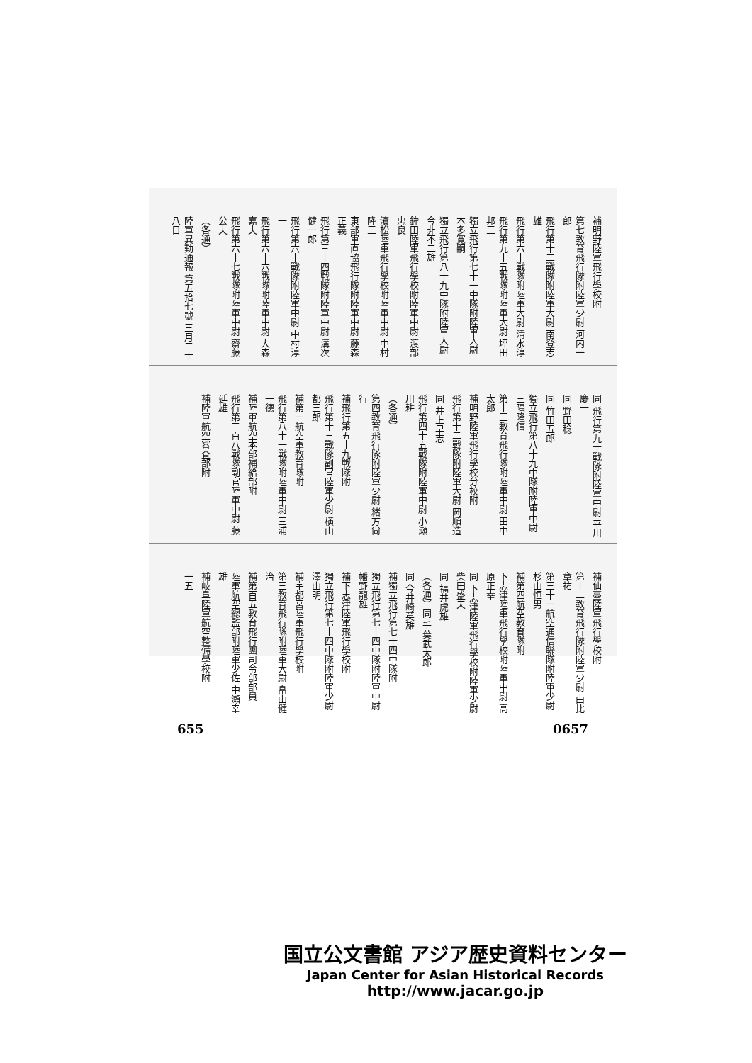補明野陸軍飛行學校附
第七教育飛行隊附陸軍少尉 河内一郎
飛行第十二戰隊附陸軍大尉 南登志雄
飛行第六十戰隊附陸軍大尉 清水淳
飛行第九十五戰隊附陸軍大尉 坪田邦三
獨立飛行第七十一中隊附陸軍大尉 本多寛嗣
獨立飛行第八十九中隊附陸軍大尉 今非不二雄
鉾田陸軍飛行學校附陸軍中尉 渡部忠良
濱松陸軍飛行學校附陸軍中尉 中村隆三
東部軍直協飛行隊附陸軍中尉 藤森正義
飛行第三十四戰隊附陸軍中尉 溝次健一郎
飛行第六十戰隊附陸軍中尉 中村淳一
飛行第六十六戰隊附陸軍中尉 大森嘉夫
飛行第六十七戰隊附陸軍中尉 齋藤公夫
（各通）
陸軍異動通報 第五拾七號 三月二十八日
同 飛行第九十戰隊附陸軍中尉 平川慶一
同 野田稔
同 竹田五郎
獨立飛行第八十九中隊附陸軍中尉 三隅隆信
第十三教育飛行隊附陸軍中尉 田中太郎
補明野陸軍飛行學校分校附
飛行第十二戰隊附陸軍大尉 岡順造
同 井上早志
飛行第四十五戰隊附陸軍中尉 小瀬川耕
（各通）
第四教育飛行隊附陸軍少尉 緒方尙行
補飛行第五十九戰隊附
飛行第十三戰隊副官陸軍少尉 横山都三郎
補第一航空軍教育隊附
飛行第八十一戰隊附陸軍中尉 三浦一德
補陸軍航空本部補給部附
飛行第二百八戰隊副官陸軍中尉 藤延雄
補陸軍航空審査部附
補仙臺陸軍飛行學校附
第十二教育飛行隊附陸軍少尉 由比章祐
第三十一航空通信聯隊附陸軍少尉 杉山恒男
補第四航空教育隊附
下志津陸軍飛行學校附陸軍中尉 高原正幸
同 下志津陸軍飛行學校附陸軍少尉 柴田盛夫
同 福井虎雄
（各通）同 千葉武太郎
同 今井崎英雄
補獨立飛行第七十四中隊附
獨立飛行第七十四中隊附陸軍中尉 幡野龍雄
補下志津陸軍飛行學校附
獨立飛行第七十四中隊附陸軍少尉 澤山明
補宇都宮陸軍飛行學校附
第三教育飛行隊附陸軍大尉 畠山健治
補第百五教育飛行團司令部部員
陸軍航空總監部附陸軍少佐 中瀬幸雄
補岐阜陸軍航空整備學校附
一五
655 0657
国立公文書館 アジア歴史資料センター
Japan Center for Asian Historical Records
http://www.jacar.go.jp